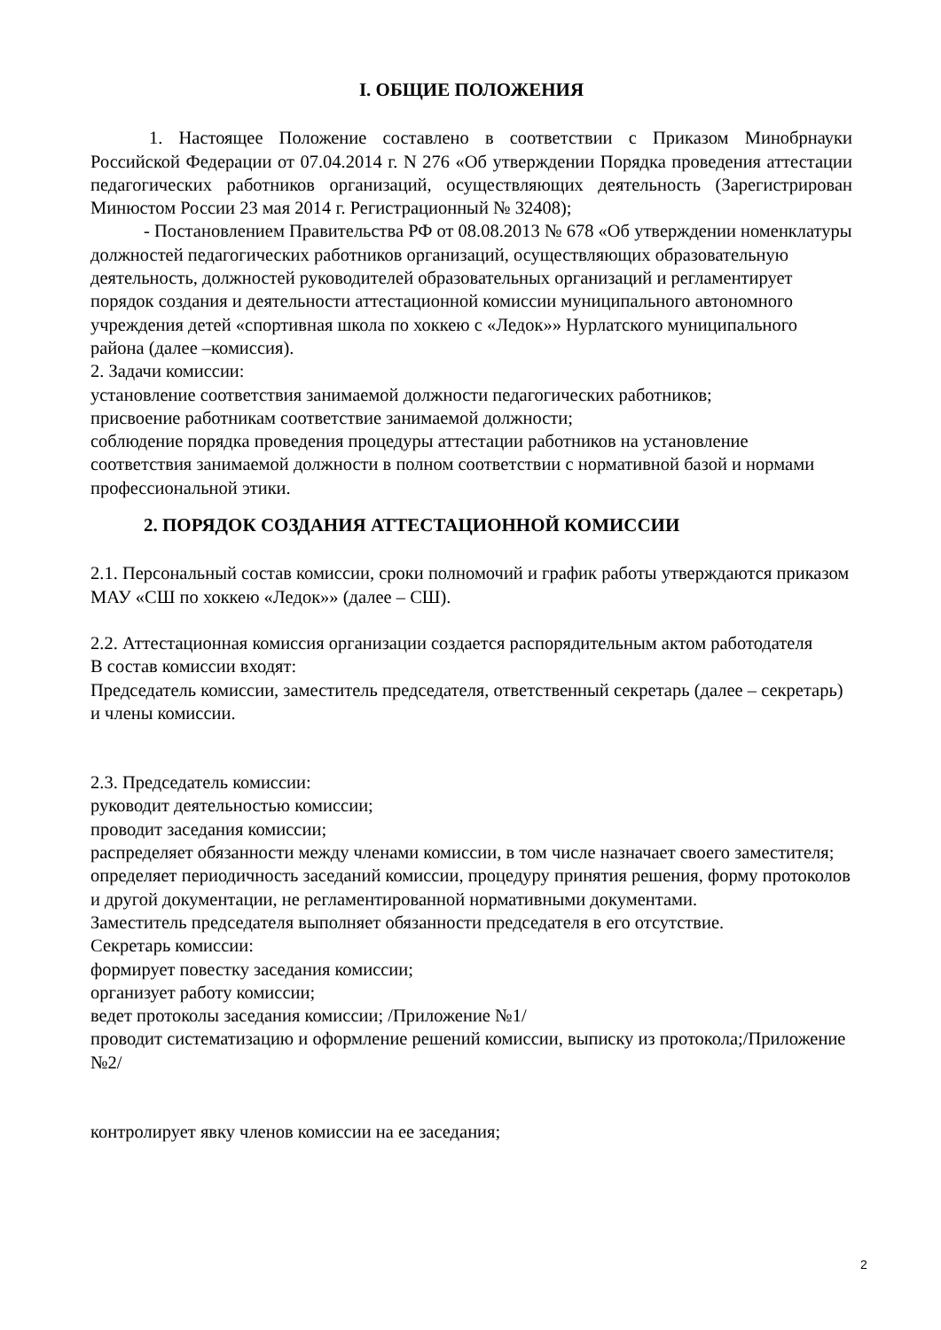I. ОБЩИЕ ПОЛОЖЕНИЯ
1. Настоящее Положение составлено в соответствии с Приказом Минобрнауки Российской Федерации от 07.04.2014 г. N 276 «Об утверждении Порядка проведения аттестации педагогических работников организаций, осуществляющих деятельность (Зарегистрирован Минюстом России 23 мая 2014 г. Регистрационный № 32408);
- Постановлением Правительства РФ от 08.08.2013 № 678 «Об утверждении номенклатуры должностей педагогических работников организаций, осуществляющих образовательную деятельность, должностей руководителей образовательных организаций и регламентирует порядок создания и деятельности аттестационной комиссии муниципального автономного учреждения детей «спортивная школа по хоккею с «Ледок»» Нурлатского муниципального района (далее –комиссия).
2. Задачи комиссии:
установление соответствия занимаемой должности педагогических работников;
присвоение работникам соответствие занимаемой должности;
соблюдение порядка проведения процедуры аттестации работников на установление соответствия занимаемой должности в полном соответствии с нормативной базой и нормами профессиональной этики.
2. ПОРЯДОК СОЗДАНИЯ АТТЕСТАЦИОННОЙ КОМИССИИ
2.1. Персональный состав комиссии, сроки полномочий и график работы утверждаются приказом МАУ «СШ по хоккею «Ледок»» (далее – СШ).
2.2. Аттестационная комиссия организации создается распорядительным актом работодателя
В состав комиссии входят:
Председатель комиссии, заместитель председателя, ответственный секретарь (далее – секретарь) и члены комиссии.
2.3. Председатель комиссии:
руководит деятельностью комиссии;
проводит заседания комиссии;
распределяет обязанности между членами комиссии, в том числе назначает своего заместителя;
определяет периодичность заседаний комиссии, процедуру принятия решения, форму протоколов и другой документации, не регламентированной нормативными документами.
Заместитель председателя выполняет обязанности председателя в его отсутствие.
Секретарь комиссии:
формирует повестку заседания комиссии;
организует работу комиссии;
ведет протоколы заседания комиссии; /Приложение №1/
проводит систематизацию и оформление решений комиссии, выписку из протокола;/Приложение №2/
контролирует явку членов комиссии на ее заседания;
2